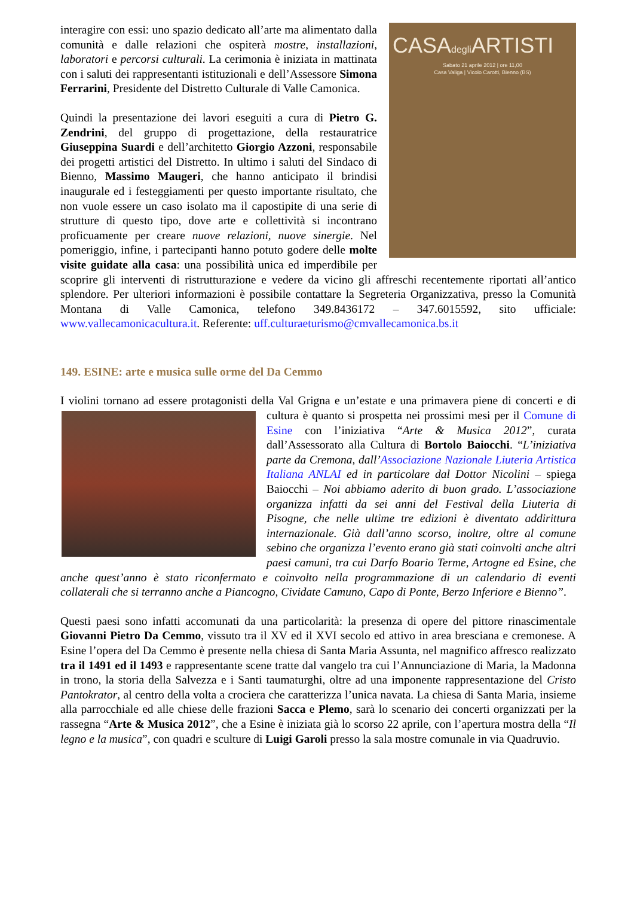CASAdegli ARTISTI
Sabato 21 aprile 2012 | ore 11,00
Casa Valiga | Vicolo Carotti, Bienno (BS)
interagire con essi: uno spazio dedicato all’arte ma alimentato dalla comunità e dalle relazioni che ospiterà mostre, installazioni, laboratori e percorsi culturali. La cerimonia è iniziata in mattinata con i saluti dei rappresentanti istituzionali e dell’Assessore Simona Ferrarini, Presidente del Distretto Culturale di Valle Camonica.
Quindi la presentazione dei lavori eseguiti a cura di Pietro G. Zendrini, del gruppo di progettazione, della restauratrice Giuseppina Suardi e dell’architetto Giorgio Azzoni, responsabile dei progetti artistici del Distretto. In ultimo i saluti del Sindaco di Bienno, Massimo Maugeri, che hanno anticipato il brindisi inaugurale ed i festeggiamenti per questo importante risultato, che non vuole essere un caso isolato ma il capostipite di una serie di strutture di questo tipo, dove arte e collettività si incontrano proficuamente per creare nuove relazioni, nuove sinergie. Nel pomeriggio, infine, i partecipanti hanno potuto godere delle molte visite guidate alla casa: una possibilità unica ed imperdibile per scoprire gli interventi di ristrutturazione e vedere da vicino gli affreschi recentemente riportati all’antico splendore. Per ulteriori informazioni è possibile contattare la Segreteria Organizzativa, presso la Comunità Montana di Valle Camonica, telefono 349.8436172 – 347.6015592, sito ufficiale: www.vallecamonicacultura.it. Referente: uff.culturaeturismo@cmvallecamonica.bs.it
149. ESINE: arte e musica sulle orme del Da Cemmo
I violini tornano ad essere protagonisti della Val Grigna e un’estate e una primavera piene di concerti e di cultura è quanto si prospetta nei prossimi mesi per il Comune di Esine con l’iniziativa “Arte & Musica 2012”, curata dall’Assessorato alla Cultura di Bortolo Baiocchi. “L’iniziativa parte da Cremona, dall’Associazione Nazionale Liuteria Artistica Italiana ANLAI ed in particolare dal Dottor Nicolini – spiega Baiocchi – Noi abbiamo aderito di buon grado. L’associazione organizza infatti da sei anni del Festival della Liuteria di Pisogne, che nelle ultime tre edizioni è diventato addirittura internazionale. Già dall’anno scorso, inoltre, oltre al comune sebino che organizza l’evento erano già stati coinvolti anche altri paesi camuni, tra cui Darfo Boario Terme, Artogne ed Esine, che anche quest’anno è stato riconfermato e coinvolto nella programmazione di un calendario di eventi collaterali che si terranno anche a Piancogno, Cividate Camuno, Capo di Ponte, Berzo Inferiore e Bienno”.
Questi paesi sono infatti accomunati da una particolarità: la presenza di opere del pittore rinascimentale Giovanni Pietro Da Cemmo, vissuto tra il XV ed il XVI secolo ed attivo in area bresciana e cremonese. A Esine l’opera del Da Cemmo è presente nella chiesa di Santa Maria Assunta, nel magnifico affresco realizzato tra il 1491 ed il 1493 e rappresentante scene tratte dal vangelo tra cui l’Annunciazione di Maria, la Madonna in trono, la storia della Salvezza e i Santi taumaturghi, oltre ad una imponente rappresentazione del Cristo Pantokrator, al centro della volta a crociera che caratterizza l’unica navata. La chiesa di Santa Maria, insieme alla parrocchiale ed alle chiese delle frazioni Sacca e Plemo, sarà lo scenario dei concerti organizzati per la rassegna “Arte & Musica 2012”, che a Esine è iniziata già lo scorso 22 aprile, con l’apertura mostra della “Il legno e la musica”, con quadri e sculture di Luigi Garoli presso la sala mostre comunale in via Quadruvio.